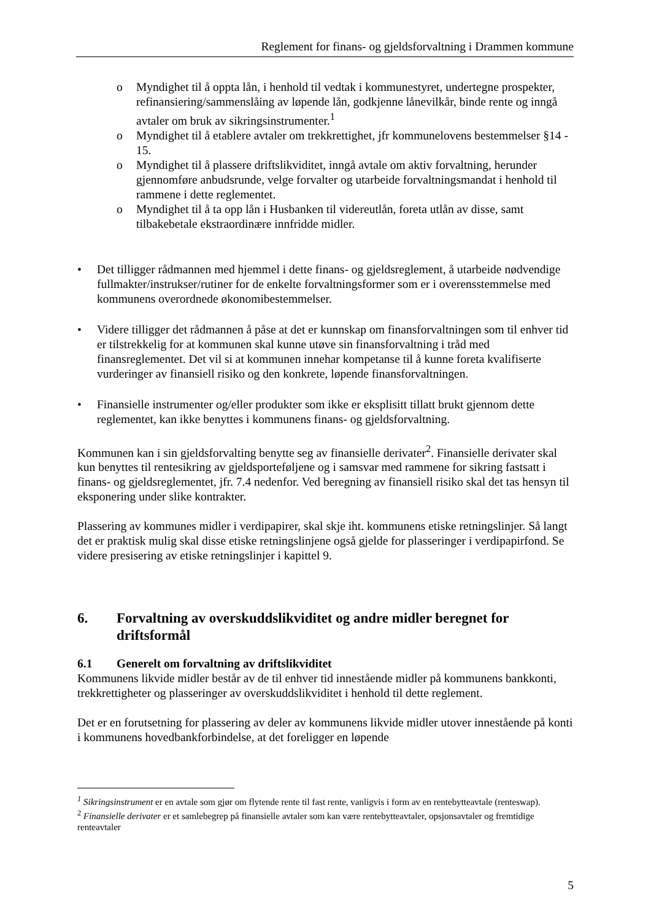Reglement for finans- og gjeldsforvaltning i Drammen kommune
o Myndighet til å oppta lån, i henhold til vedtak i kommunestyret, undertegne prospekter, refinansiering/sammenslåing av løpende lån, godkjenne lånevilkår, binde rente og inngå avtaler om bruk av sikringsinstrumenter.<sup>1</sup>
o Myndighet til å etablere avtaler om trekkrettighet, jfr kommunelovens bestemmelser §14 - 15.
o Myndighet til å plassere driftslikviditet, inngå avtale om aktiv forvaltning, herunder gjennomføre anbudsrunde, velge forvalter og utarbeide forvaltningsmandat i henhold til rammene i dette reglementet.
o Myndighet til å ta opp lån i Husbanken til videreutlån, foreta utlån av disse, samt tilbakebetale ekstraordinære innfridde midler.
• Det tilligger rådmannen med hjemmel i dette finans- og gjeldsreglement, å utarbeide nødvendige fullmakter/instrukser/rutiner for de enkelte forvaltningsformer som er i overensstemmelse med kommunens overordnede økonomibestemmelser.
• Videre tilligger det rådmannen å påse at det er kunnskap om finansforvaltningen som til enhver tid er tilstrekkelig for at kommunen skal kunne utøve sin finansforvaltning i tråd med finansreglementet. Det vil si at kommunen innehar kompetanse til å kunne foreta kvalifiserte vurderinger av finansiell risiko og den konkrete, løpende finansforvaltningen.
• Finansielle instrumenter og/eller produkter som ikke er eksplisitt tillatt brukt gjennom dette reglementet, kan ikke benyttes i kommunens finans- og gjeldsforvaltning.
Kommunen kan i sin gjeldsforvalting benytte seg av finansielle derivater<sup>2</sup>. Finansielle derivater skal kun benyttes til rentesikring av gjeldsporteføljene og i samsvar med rammene for sikring fastsatt i finans- og gjeldsreglementet, jfr. 7.4 nedenfor. Ved beregning av finansiell risiko skal det tas hensyn til eksponering under slike kontrakter.
Plassering av kommunes midler i verdipapirer, skal skje iht. kommunens etiske retningslinjer. Så langt det er praktisk mulig skal disse etiske retningslinjene også gjelde for plasseringer i verdipapirfond. Se videre presisering av etiske retningslinjer i kapittel 9.
6. Forvaltning av overskuddslikviditet og andre midler beregnet for driftsformål
6.1 Generelt om forvaltning av driftslikviditet
Kommunens likvide midler består av de til enhver tid innestående midler på kommunens bankkonti, trekkrettigheter og plasseringer av overskuddslikviditet i henhold til dette reglement.
Det er en forutsetning for plassering av deler av kommunens likvide midler utover innestående på konti i kommunens hovedbankforbindelse, at det foreligger en løpende
<sup>1</sup> Sikringsinstrument er en avtale som gjør om flytende rente til fast rente, vanligvis i form av en rentebytteavtale (renteswap).
<sup>2</sup> Finansielle derivater er et samlebegrep på finansielle avtaler som kan være rentebytteavtaler, opsjonsavtaler og fremtidige renteavtaler
5